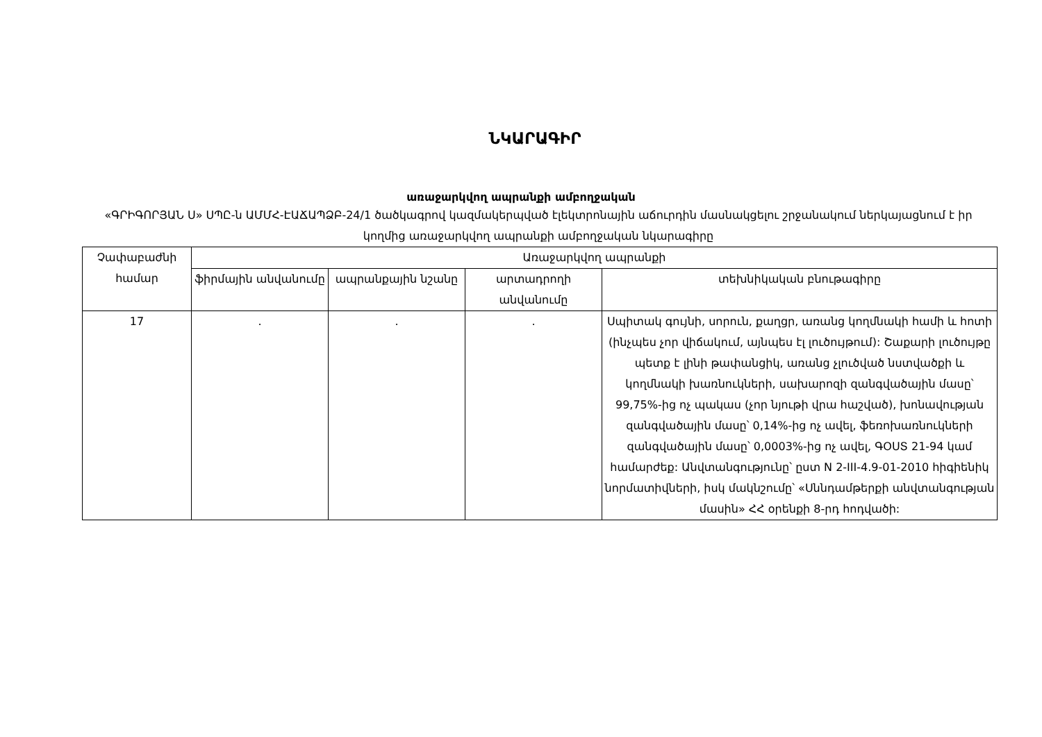ՆԿԱՐԱԳԻՐ
առաջարկվող ապրանքի ամբողջական
«ԳՐԻԳՈՐՅԱՆ Ս» ՍՊԸ-ն ԱՄՄՀ-ԷԱՃԱՊՁԲ-24/1 ծածկագրով կազմակերպված էլեկտրոնային աճուրդին մասնակցելու շրջանակում ներկայացնում է իր կողմից առաջարկվող ապրանքի ամբողջական նկարագիրը
| Չափաբաժնի համար | Առաջարկվող ապրանքի | | | |
| --- | --- | --- | --- | --- |
| | ֆիրմային անվանումը | ապրանքային նշանը | արտադրողի անվանումը | տեխնիկական բնութագիրը |
| 17 | . | . | . | Սպիտակ գույնի, սորուն, քաղցր, առանց կողմնակի համի և հոտի (ինչպես չոր վիճակում, այնպես էլ լուծույթում): Շաքարի լուծույթը պետք է լինի թափանցիկ, առանց չլուծված նստվածքի և կողմնակի խառնուկների, սախարոզի զանգվածային մասը՝ 99,75%-ից ոչ պակաս (չոր նյութի վրա հաշված), խոնավության զանգվածային մասը՝ 0,14%-ից ոչ ավել, ֆեռոխառնուկների զանգվածային մասը՝ 0,0003%-ից ոչ ավել, ԳՕՍՏ 21-94 կամ համարժեք: Անվտանգությունը՝ ըստ N 2-III-4.9-01-2010 հիգիենիկ նորմատիվների, իսկ մակնշումը՝ «Սննդամթերքի անվտանգության մասին» ՀՀ օրենքի 8-րդ հոդվածի: |